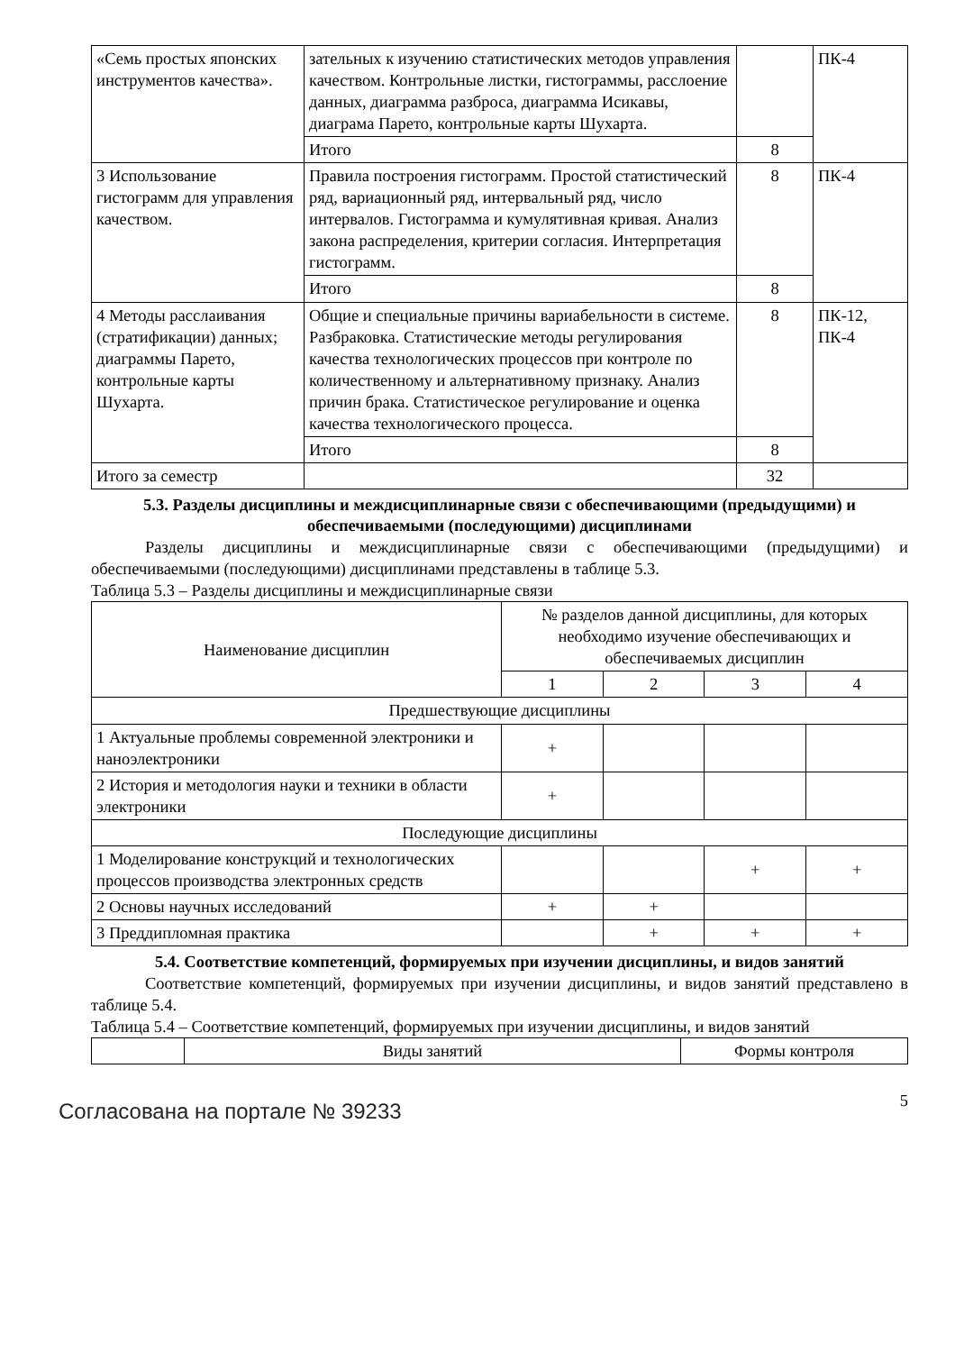| «Семь простых японских инструментов качества». | зательных к изучению статистических методов управления качеством. Контрольные листки, гистограммы, расслоение данных, диаграмма разброса, диаграмма Исикавы, диаграма Парето, контрольные карты Шухарта. | | ПК-4 |
| | Итого | 8 | |
| 3 Использование гистограмм для управления качеством. | Правила построения гистограмм. Простой статистический ряд, вариационный ряд, интервальный ряд, число интервалов. Гистограмма и кумулятивная кривая. Анализ закона распределения, критерии согласия. Интерпретация гистограмм. | 8 | ПК-4 |
| | Итого | 8 | |
| 4 Методы расслаивания (стратификации) данных; диаграммы Парето, контрольные карты Шухарта. | Общие и специальные причины вариабельности в системе. Разбраковка. Статистические методы регулирования качества технологических процессов при контроле по количественному и альтернативному признаку. Анализ причин брака. Статистическое регулирование и оценка качества технологического процесса. | 8 | ПК-12, ПК-4 |
| | Итого | 8 | |
| Итого за семестр | | 32 | |
5.3. Разделы дисциплины и междисциплинарные связи с обеспечивающими (предыдущими) и обеспечиваемыми (последующими) дисциплинами
Разделы дисциплины и междисциплинарные связи с обеспечивающими (предыдущими) и обеспечиваемыми (последующими) дисциплинами представлены в таблице 5.3.
Таблица 5.3 – Разделы дисциплины и междисциплинарные связи
| Наименование дисциплин | № разделов данной дисциплины, для которых необходимо изучение обеспечивающих и обеспечиваемых дисциплин | | | |
| --- | --- | --- | --- | --- |
| | 1 | 2 | 3 | 4 |
| Предшествующие дисциплины | | | | |
| 1 Актуальные проблемы современной электроники и наноэлектроники | + | | | |
| 2 История и методология науки и техники в области электроники | + | | | |
| Последующие дисциплины | | | | |
| 1 Моделирование конструкций и технологических процессов производства электронных средств | | | + | + |
| 2 Основы научных исследований | + | + | | |
| 3 Преддипломная практика | | + | + | + |
5.4. Соответствие компетенций, формируемых при изучении дисциплины, и видов занятий
Соответствие компетенций, формируемых при изучении дисциплины, и видов занятий представлено в таблице 5.4.
Таблица 5.4 – Соответствие компетенций, формируемых при изучении дисциплины, и видов занятий
| | Виды занятий | Формы контроля |
Согласована на портале № 39233 5